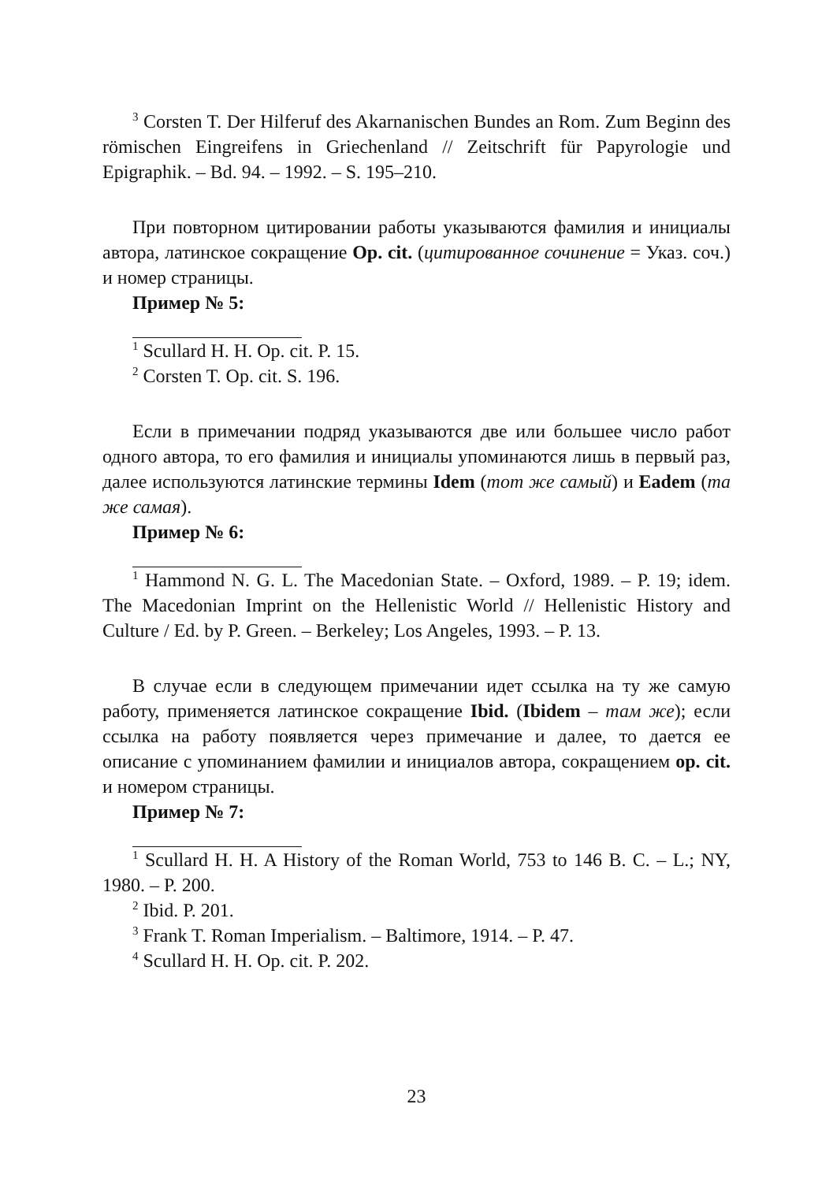<sup>3</sup> Corsten T. Der Hilferuf des Akarnanischen Bundes an Rom. Zum Beginn des römischen Eingreifens in Griechenland // Zeitschrift für Papyrologie und Epigraphik. – Bd. 94. – 1992. – S. 195–210.
При повторном цитировании работы указываются фамилия и инициалы автора, латинское сокращение Op. cit. (цитированное сочинение = Указ. соч.) и номер страницы.
Пример № 5:
<sup>1</sup> Scullard H. H. Op. cit. P. 15.
<sup>2</sup> Corsten T. Op. cit. S. 196.
Если в примечании подряд указываются две или большее число работ одного автора, то его фамилия и инициалы упоминаются лишь в первый раз, далее используются латинские термины Idem (тот же самый) и Eadem (та же самая).
Пример № 6:
<sup>1</sup> Hammond N. G. L. The Macedonian State. – Oxford, 1989. – P. 19; idem. The Macedonian Imprint on the Hellenistic World // Hellenistic History and Culture / Ed. by P. Green. – Berkeley; Los Angeles, 1993. – P. 13.
В случае если в следующем примечании идет ссылка на ту же самую работу, применяется латинское сокращение Ibid. (Ibidem – там же); если ссылка на работу появляется через примечание и далее, то дается ее описание с упоминанием фамилии и инициалов автора, сокращением op. cit. и номером страницы.
Пример № 7:
<sup>1</sup> Scullard H. H. A History of the Roman World, 753 to 146 B. C. – L.; NY, 1980. – P. 200.
<sup>2</sup> Ibid. P. 201.
<sup>3</sup> Frank T. Roman Imperialism. – Baltimore, 1914. – P. 47.
<sup>4</sup> Scullard H. H. Op. cit. P. 202.
23